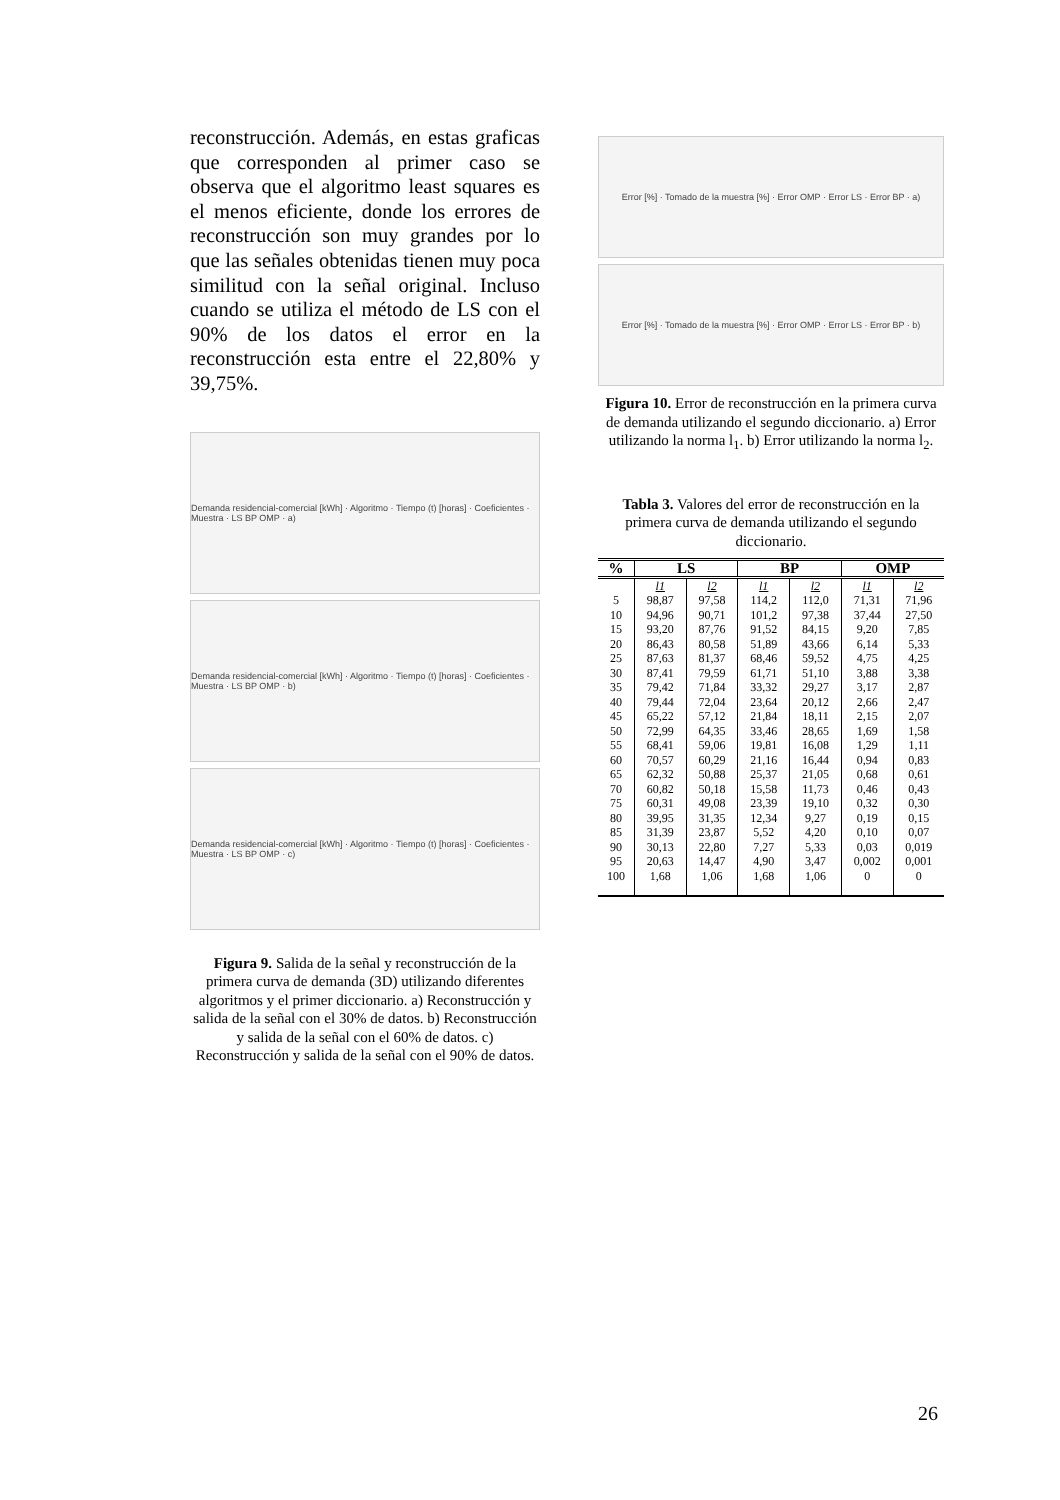reconstrucción. Además, en estas graficas que corresponden al primer caso se observa que el algoritmo least squares es el menos eficiente, donde los errores de reconstrucción son muy grandes por lo que las señales obtenidas tienen muy poca similitud con la señal original. Incluso cuando se utiliza el método de LS con el 90% de los datos el error en la reconstrucción esta entre el 22,80% y 39,75%.
Demanda residencial-comercial [kWh] · Algoritmo · Tiempo (t) [horas] · Coeficientes · Muestra · LS BP OMP · a)
Demanda residencial-comercial [kWh] · Algoritmo · Tiempo (t) [horas] · Coeficientes · Muestra · LS BP OMP · b)
Demanda residencial-comercial [kWh] · Algoritmo · Tiempo (t) [horas] · Coeficientes · Muestra · LS BP OMP · c)
Figura 9. Salida de la señal y reconstrucción de la primera curva de demanda (3D) utilizando diferentes algoritmos y el primer diccionario. a) Reconstrucción y salida de la señal con el 30% de datos. b) Reconstrucción y salida de la señal con el 60% de datos. c) Reconstrucción y salida de la señal con el 90% de datos.
Error [%] · Tomado de la muestra [%] · Error OMP · Error LS · Error BP · a)
Error [%] · Tomado de la muestra [%] · Error OMP · Error LS · Error BP · b)
Figura 10. Error de reconstrucción en la primera curva de demanda utilizando el segundo diccionario. a) Error utilizando la norma l<sub>1</sub>. b) Error utilizando la norma l<sub>2</sub>.
Tabla 3. Valores del error de reconstrucción en la primera curva de demanda utilizando el segundo diccionario.
| % | LS | | BP | | OMP | |
| --- | --- | --- | --- | --- | --- | --- |
| | l1 | l2 | l1 | l2 | l1 | l2 |
| 5 | 98,87 | 97,58 | 114,2 | 112,0 | 71,31 | 71,96 |
| 10 | 94,96 | 90,71 | 101,2 | 97,38 | 37,44 | 27,50 |
| 15 | 93,20 | 87,76 | 91,52 | 84,15 | 9,20 | 7,85 |
| 20 | 86,43 | 80,58 | 51,89 | 43,66 | 6,14 | 5,33 |
| 25 | 87,63 | 81,37 | 68,46 | 59,52 | 4,75 | 4,25 |
| 30 | 87,41 | 79,59 | 61,71 | 51,10 | 3,88 | 3,38 |
| 35 | 79,42 | 71,84 | 33,32 | 29,27 | 3,17 | 2,87 |
| 40 | 79,44 | 72,04 | 23,64 | 20,12 | 2,66 | 2,47 |
| 45 | 65,22 | 57,12 | 21,84 | 18,11 | 2,15 | 2,07 |
| 50 | 72,99 | 64,35 | 33,46 | 28,65 | 1,69 | 1,58 |
| 55 | 68,41 | 59,06 | 19,81 | 16,08 | 1,29 | 1,11 |
| 60 | 70,57 | 60,29 | 21,16 | 16,44 | 0,94 | 0,83 |
| 65 | 62,32 | 50,88 | 25,37 | 21,05 | 0,68 | 0,61 |
| 70 | 60,82 | 50,18 | 15,58 | 11,73 | 0,46 | 0,43 |
| 75 | 60,31 | 49,08 | 23,39 | 19,10 | 0,32 | 0,30 |
| 80 | 39,95 | 31,35 | 12,34 | 9,27 | 0,19 | 0,15 |
| 85 | 31,39 | 23,87 | 5,52 | 4,20 | 0,10 | 0,07 |
| 90 | 30,13 | 22,80 | 7,27 | 5,33 | 0,03 | 0,019 |
| 95 | 20,63 | 14,47 | 4,90 | 3,47 | 0,002 | 0,001 |
| 100 | 1,68 | 1,06 | 1,68 | 1,06 | 0 | 0 |
26